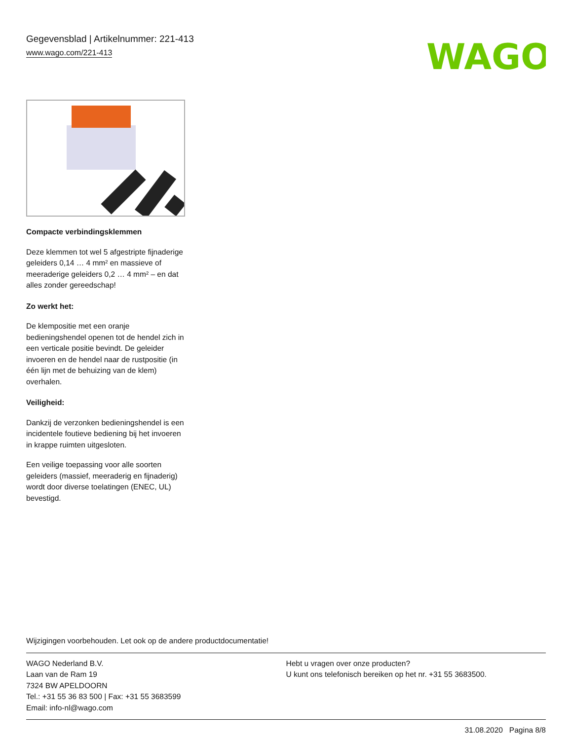Gegevensblad | Artikelnummer: 221-413
www.wago.com/221-413
WAGO
Compacte verbindingsklemmen
Deze klemmen tot wel 5 afgestripte fijnaderige geleiders 0,14 … 4 mm² en massieve of meeraderige geleiders 0,2 … 4 mm² – en dat alles zonder gereedschap!
Zo werkt het:
De klempositie met een oranje bedieningshendel openen tot de hendel zich in een verticale positie bevindt. De geleider invoeren en de hendel naar de rustpositie (in één lijn met de behuizing van de klem) overhalen.
Veiligheid:
Dankzij de verzonken bedieningshendel is een incidentele foutieve bediening bij het invoeren in krappe ruimten uitgesloten.
Een veilige toepassing voor alle soorten geleiders (massief, meeraderig en fijnaderig) wordt door diverse toelatingen (ENEC, UL) bevestigd.
Wijzigingen voorbehouden. Let ook op de andere productdocumentatie!
WAGO Nederland B.V.
Laan van de Ram 19
7324 BW APELDOORN
Tel.: +31 55 36 83 500 | Fax: +31 55 3683599
Email: info-nl@wago.com
Hebt u vragen over onze producten?
U kunt ons telefonisch bereiken op het nr. +31 55 3683500.
31.08.2020 Pagina 8/8